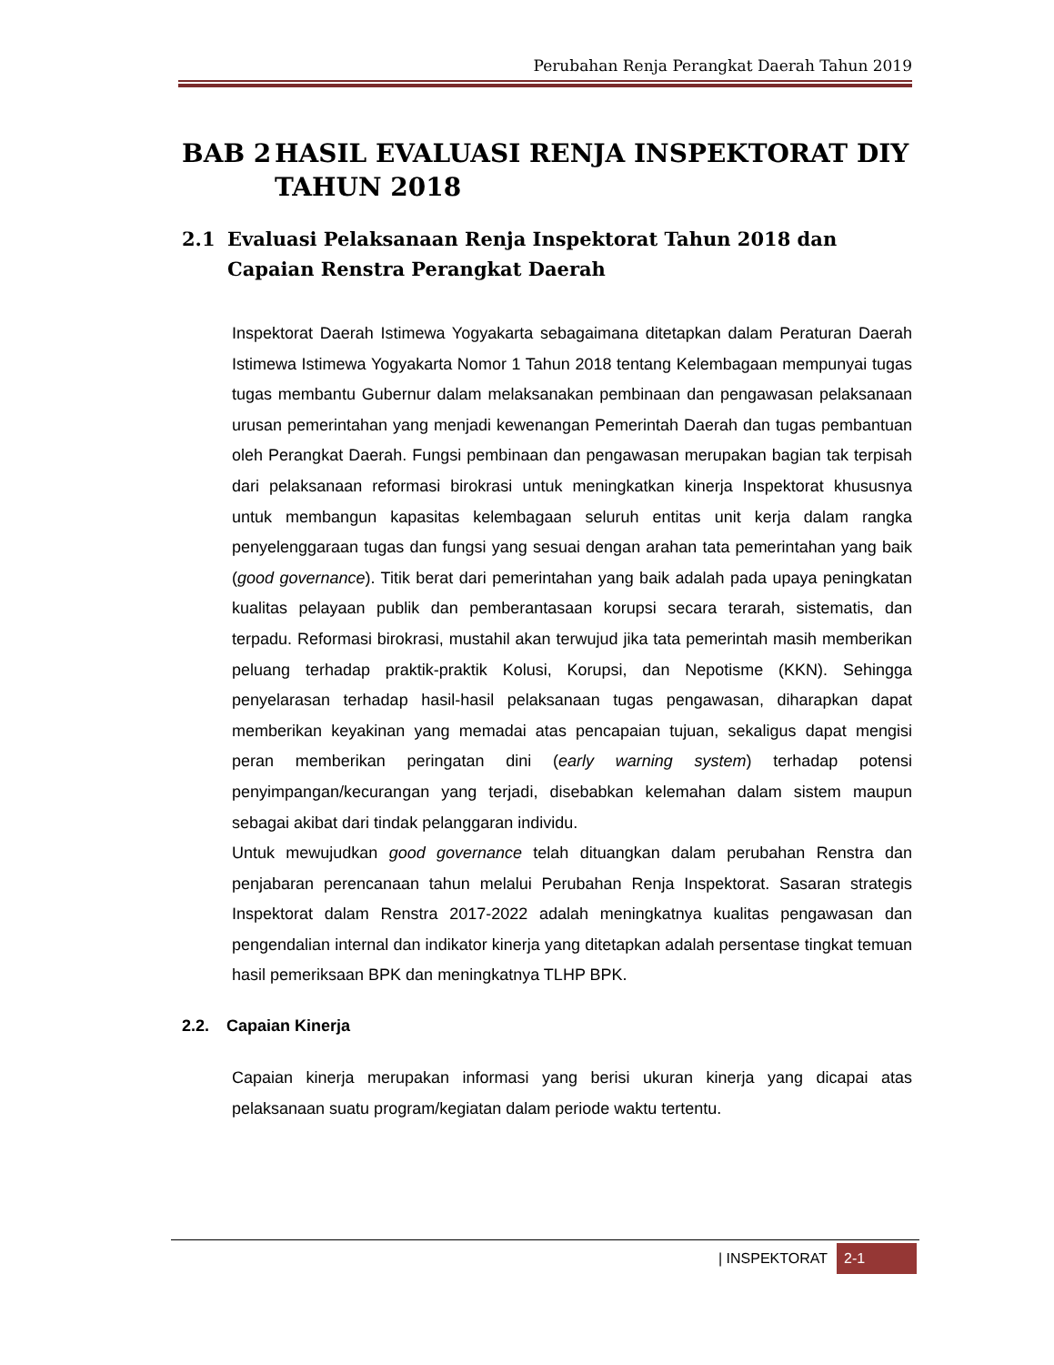Perubahan Renja Perangkat Daerah Tahun 2019
BAB 2 HASIL EVALUASI RENJA INSPEKTORAT DIY TAHUN 2018
2.1 Evaluasi Pelaksanaan Renja Inspektorat Tahun 2018 dan Capaian Renstra Perangkat Daerah
Inspektorat Daerah Istimewa Yogyakarta sebagaimana ditetapkan dalam Peraturan Daerah Istimewa Istimewa Yogyakarta Nomor 1 Tahun 2018 tentang Kelembagaan mempunyai tugas tugas membantu Gubernur dalam melaksanakan pembinaan dan pengawasan pelaksanaan urusan pemerintahan yang menjadi kewenangan Pemerintah Daerah dan tugas pembantuan oleh Perangkat Daerah. Fungsi pembinaan dan pengawasan merupakan bagian tak terpisah dari pelaksanaan reformasi birokrasi untuk meningkatkan kinerja Inspektorat khususnya untuk membangun kapasitas kelembagaan seluruh entitas unit kerja dalam rangka penyelenggaraan tugas dan fungsi yang sesuai dengan arahan tata pemerintahan yang baik (good governance). Titik berat dari pemerintahan yang baik adalah pada upaya peningkatan kualitas pelayaan publik dan pemberantasaan korupsi secara terarah, sistematis, dan terpadu. Reformasi birokrasi, mustahil akan terwujud jika tata pemerintah masih memberikan peluang terhadap praktik-praktik Kolusi, Korupsi, dan Nepotisme (KKN). Sehingga penyelarasan terhadap hasil-hasil pelaksanaan tugas pengawasan, diharapkan dapat memberikan keyakinan yang memadai atas pencapaian tujuan, sekaligus dapat mengisi peran memberikan peringatan dini (early warning system) terhadap potensi penyimpangan/kecurangan yang terjadi, disebabkan kelemahan dalam sistem maupun sebagai akibat dari tindak pelanggaran individu.
Untuk mewujudkan good governance telah dituangkan dalam perubahan Renstra dan penjabaran perencanaan tahun melalui Perubahan Renja Inspektorat. Sasaran strategis Inspektorat dalam Renstra 2017-2022 adalah meningkatnya kualitas pengawasan dan pengendalian internal dan indikator kinerja yang ditetapkan adalah persentase tingkat temuan hasil pemeriksaan BPK dan meningkatnya TLHP BPK.
2.2. Capaian Kinerja
Capaian kinerja merupakan informasi yang berisi ukuran kinerja yang dicapai atas pelaksanaan suatu program/kegiatan dalam periode waktu tertentu.
| INSPEKTORAT 2-1